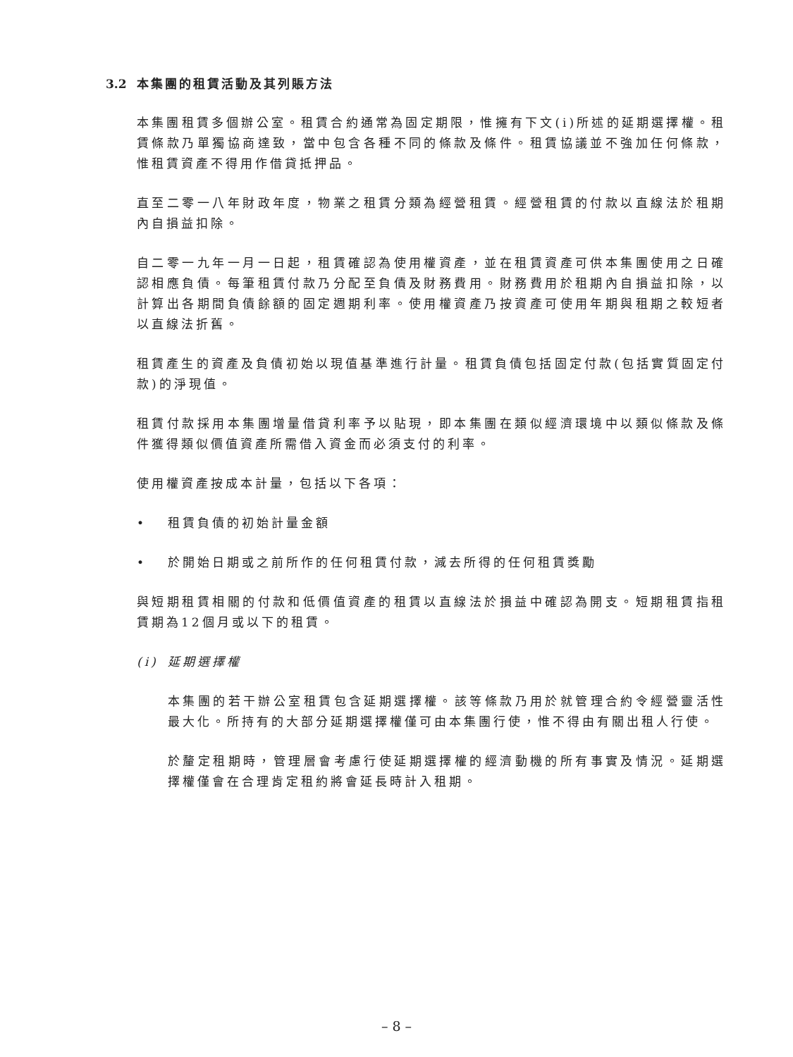3.2 本集團的租賃活動及其列賬方法
本集團租賃多個辦公室。租賃合約通常為固定期限，惟擁有下文(i)所述的延期選擇權。租賃條款乃單獨協商達致，當中包含各種不同的條款及條件。租賃協議並不強加任何條款，惟租賃資產不得用作借貸抵押品。
直至二零一八年財政年度，物業之租賃分類為經營租賃。經營租賃的付款以直線法於租期內自損益扣除。
自二零一九年一月一日起，租賃確認為使用權資產，並在租賃資產可供本集團使用之日確認相應負債。每筆租賃付款乃分配至負債及財務費用。財務費用於租期內自損益扣除，以計算出各期間負債餘額的固定週期利率。使用權資產乃按資產可使用年期與租期之較短者以直線法折舊。
租賃產生的資產及負債初始以現值基準進行計量。租賃負債包括固定付款(包括實質固定付款)的淨現值。
租賃付款採用本集團增量借貸利率予以貼現，即本集團在類似經濟環境中以類似條款及條件獲得類似價值資產所需借入資金而必須支付的利率。
使用權資產按成本計量，包括以下各項：
• 租賃負債的初始計量金額
• 於開始日期或之前所作的任何租賃付款，減去所得的任何租賃獎勵
與短期租賃相關的付款和低價值資產的租賃以直線法於損益中確認為開支。短期租賃指租賃期為12個月或以下的租賃。
(i) 延期選擇權
本集團的若干辦公室租賃包含延期選擇權。該等條款乃用於就管理合約令經營靈活性最大化。所持有的大部分延期選擇權僅可由本集團行使，惟不得由有關出租人行使。
於釐定租期時，管理層會考慮行使延期選擇權的經濟動機的所有事實及情況。延期選擇權僅會在合理肯定租約將會延長時計入租期。
– 8 –